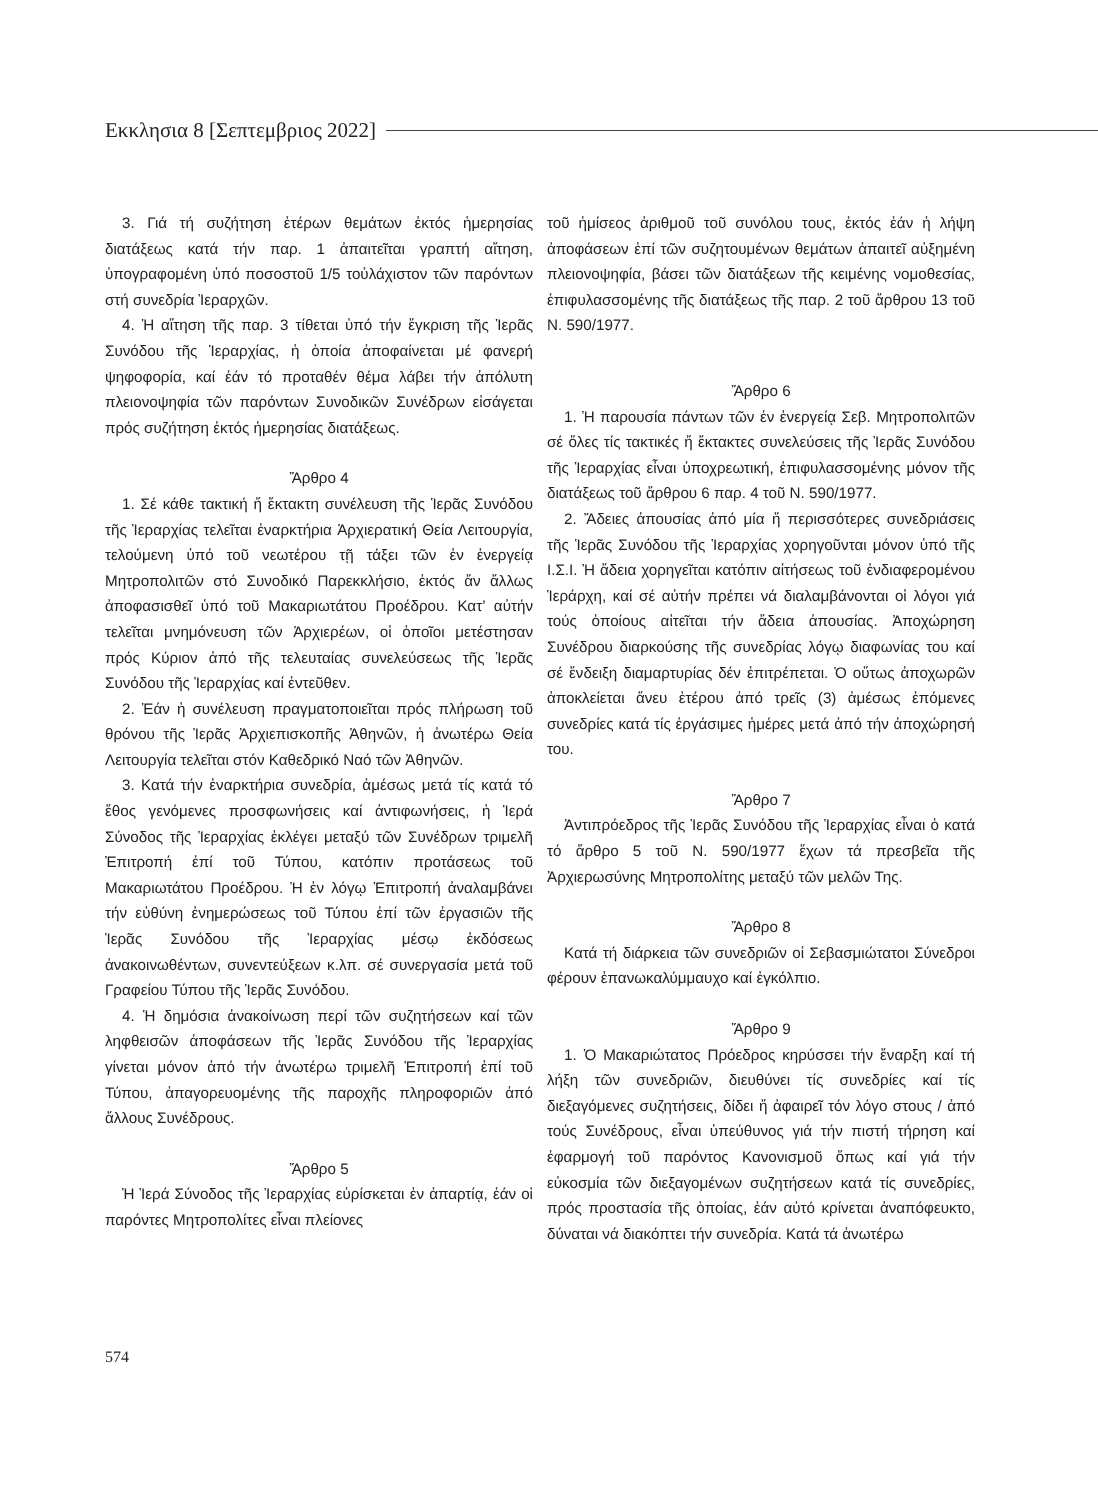Εκκλησια 8 [Σεπτεμβριος 2022]
3. Γιά τή συζήτηση ἑτέρων θεμάτων ἐκτός ἡμερησίας διατάξεως κατά τήν παρ. 1 ἀπαιτεῖται γραπτή αἴτηση, ὑπογραφομένη ὑπό ποσοστοῦ 1/5 τοὐλάχιστον τῶν παρόντων στή συνεδρία Ἱεραρχῶν.
4. Ἡ αἴτηση τῆς παρ. 3 τίθεται ὑπό τήν ἔγκριση τῆς Ἱερᾶς Συνόδου τῆς Ἱεραρχίας, ἡ ὁποία ἀποφαίνεται μέ φανερή ψηφοφορία, καί ἐάν τό προταθέν θέμα λάβει τήν ἀπόλυτη πλειονοψηφία τῶν παρόντων Συνοδικῶν Συνέδρων εἰσάγεται πρός συζήτηση ἐκτός ἡμερησίας διατάξεως.
Ἄρθρο 4
1. Σέ κάθε τακτική ἤ ἔκτακτη συνέλευση τῆς Ἱερᾶς Συνόδου τῆς Ἱεραρχίας τελεῖται ἐναρκτήρια Ἀρχιερατική Θεία Λειτουργία, τελούμενη ὑπό τοῦ νεωτέρου τῇ τάξει τῶν ἐν ἐνεργείᾳ Μητροπολιτῶν στό Συνοδικό Παρεκκλήσιο, ἐκτός ἄν ἄλλως ἀποφασισθεῖ ὑπό τοῦ Μακαριωτάτου Προέδρου. Κατ’ αὐτήν τελεῖται μνημόνευση τῶν Ἀρχιερέων, οἱ ὁποῖοι μετέστησαν πρός Κύριον ἀπό τῆς τελευταίας συνελεύσεως τῆς Ἱερᾶς Συνόδου τῆς Ἱεραρχίας καί ἐντεῦθεν.
2. Ἐάν ἡ συνέλευση πραγματοποιεῖται πρός πλήρωση τοῦ θρόνου τῆς Ἱερᾶς Ἀρχιεπισκοπῆς Ἀθηνῶν, ἡ ἀνωτέρω Θεία Λειτουργία τελεῖται στόν Καθεδρικό Ναό τῶν Ἀθηνῶν.
3. Κατά τήν ἐναρκτήρια συνεδρία, ἀμέσως μετά τίς κατά τό ἔθος γενόμενες προσφωνήσεις καί ἀντιφωνήσεις, ἡ Ἱερά Σύνοδος τῆς Ἱεραρχίας ἐκλέγει μεταξύ τῶν Συνέδρων τριμελῆ Ἐπιτροπή ἐπί τοῦ Τύπου, κατόπιν προτάσεως τοῦ Μακαριωτάτου Προέδρου. Ἡ ἐν λόγῳ Ἐπιτροπή ἀναλαμβάνει τήν εὐθύνη ἐνημερώσεως τοῦ Τύπου ἐπί τῶν ἐργασιῶν τῆς Ἱερᾶς Συνόδου τῆς Ἱεραρχίας μέσῳ ἐκδόσεως ἀνακοινωθέντων, συνεντεύξεων κ.λπ. σέ συνεργασία μετά τοῦ Γραφείου Τύπου τῆς Ἱερᾶς Συνόδου.
4. Ἡ δημόσια ἀνακοίνωση περί τῶν συζητήσεων καί τῶν ληφθεισῶν ἀποφάσεων τῆς Ἱερᾶς Συνόδου τῆς Ἱεραρχίας γίνεται μόνον ἀπό τήν ἀνωτέρω τριμελῆ Ἐπιτροπή ἐπί τοῦ Τύπου, ἀπαγορευομένης τῆς παροχῆς πληροφοριῶν ἀπό ἄλλους Συνέδρους.
Ἄρθρο 5
Ἡ Ἱερά Σύνοδος τῆς Ἱεραρχίας εὑρίσκεται ἐν ἀπαρτίᾳ, ἐάν οἱ παρόντες Μητροπολίτες εἶναι πλείονες
τοῦ ἡμίσεος ἀριθμοῦ τοῦ συνόλου τους, ἐκτός ἐάν ἡ λήψη ἀποφάσεων ἐπί τῶν συζητουμένων θεμάτων ἀπαιτεῖ αὐξημένη πλειονοψηφία, βάσει τῶν διατάξεων τῆς κειμένης νομοθεσίας, ἐπιφυλασσομένης τῆς διατάξεως τῆς παρ. 2 τοῦ ἄρθρου 13 τοῦ Ν. 590/1977.
Ἄρθρο 6
1. Ἡ παρουσία πάντων τῶν ἐν ἐνεργείᾳ Σεβ. Μητροπολιτῶν σέ ὅλες τίς τακτικές ἤ ἔκτακτες συνελεύσεις τῆς Ἱερᾶς Συνόδου τῆς Ἱεραρχίας εἶναι ὑποχρεωτική, ἐπιφυλασσομένης μόνον τῆς διατάξεως τοῦ ἄρθρου 6 παρ. 4 τοῦ Ν. 590/1977.
2. Ἄδειες ἀπουσίας ἀπό μία ἤ περισσότερες συνεδριάσεις τῆς Ἱερᾶς Συνόδου τῆς Ἱεραρχίας χορηγοῦνται μόνον ὑπό τῆς Ι.Σ.Ι. Ἡ ἄδεια χορηγεῖται κατόπιν αἰτήσεως τοῦ ἐνδιαφερομένου Ἱεράρχη, καί σέ αὐτήν πρέπει νά διαλαμβάνονται οἱ λόγοι γιά τούς ὁποίους αἰτεῖται τήν ἄδεια ἀπουσίας. Ἀποχώρηση Συνέδρου διαρκούσης τῆς συνεδρίας λόγῳ διαφωνίας του καί σέ ἔνδειξη διαμαρτυρίας δέν ἐπιτρέπεται. Ὁ οὕτως ἀποχωρῶν ἀποκλείεται ἄνευ ἑτέρου ἀπό τρεῖς (3) ἀμέσως ἑπόμενες συνεδρίες κατά τίς ἐργάσιμες ἡμέρες μετά ἀπό τήν ἀποχώρησή του.
Ἄρθρο 7
Ἀντιπρόεδρος τῆς Ἱερᾶς Συνόδου τῆς Ἱεραρχίας εἶναι ὁ κατά τό ἄρθρο 5 τοῦ Ν. 590/1977 ἔχων τά πρεσβεῖα τῆς Ἀρχιερωσύνης Μητροπολίτης μεταξύ τῶν μελῶν Της.
Ἄρθρο 8
Κατά τή διάρκεια τῶν συνεδριῶν οἱ Σεβασμιώτατοι Σύνεδροι φέρουν ἐπανωκαλύμμαυχο καί ἐγκόλπιο.
Ἄρθρο 9
1. Ὁ Μακαριώτατος Πρόεδρος κηρύσσει τήν ἔναρξη καί τή λήξη τῶν συνεδριῶν, διευθύνει τίς συνεδρίες καί τίς διεξαγόμενες συζητήσεις, δίδει ἤ ἀφαιρεῖ τόν λόγο στους / ἀπό τούς Συνέδρους, εἶναι ὑπεύθυνος γιά τήν πιστή τήρηση καί ἐφαρμογή τοῦ παρόντος Κανονισμοῦ ὅπως καί γιά τήν εὐκοσμία τῶν διεξαγομένων συζητήσεων κατά τίς συνεδρίες, πρός προστασία τῆς ὁποίας, ἐάν αὐτό κρίνεται ἀναπόφευκτο, δύναται νά διακόπτει τήν συνεδρία. Κατά τά ἀνωτέρω
574